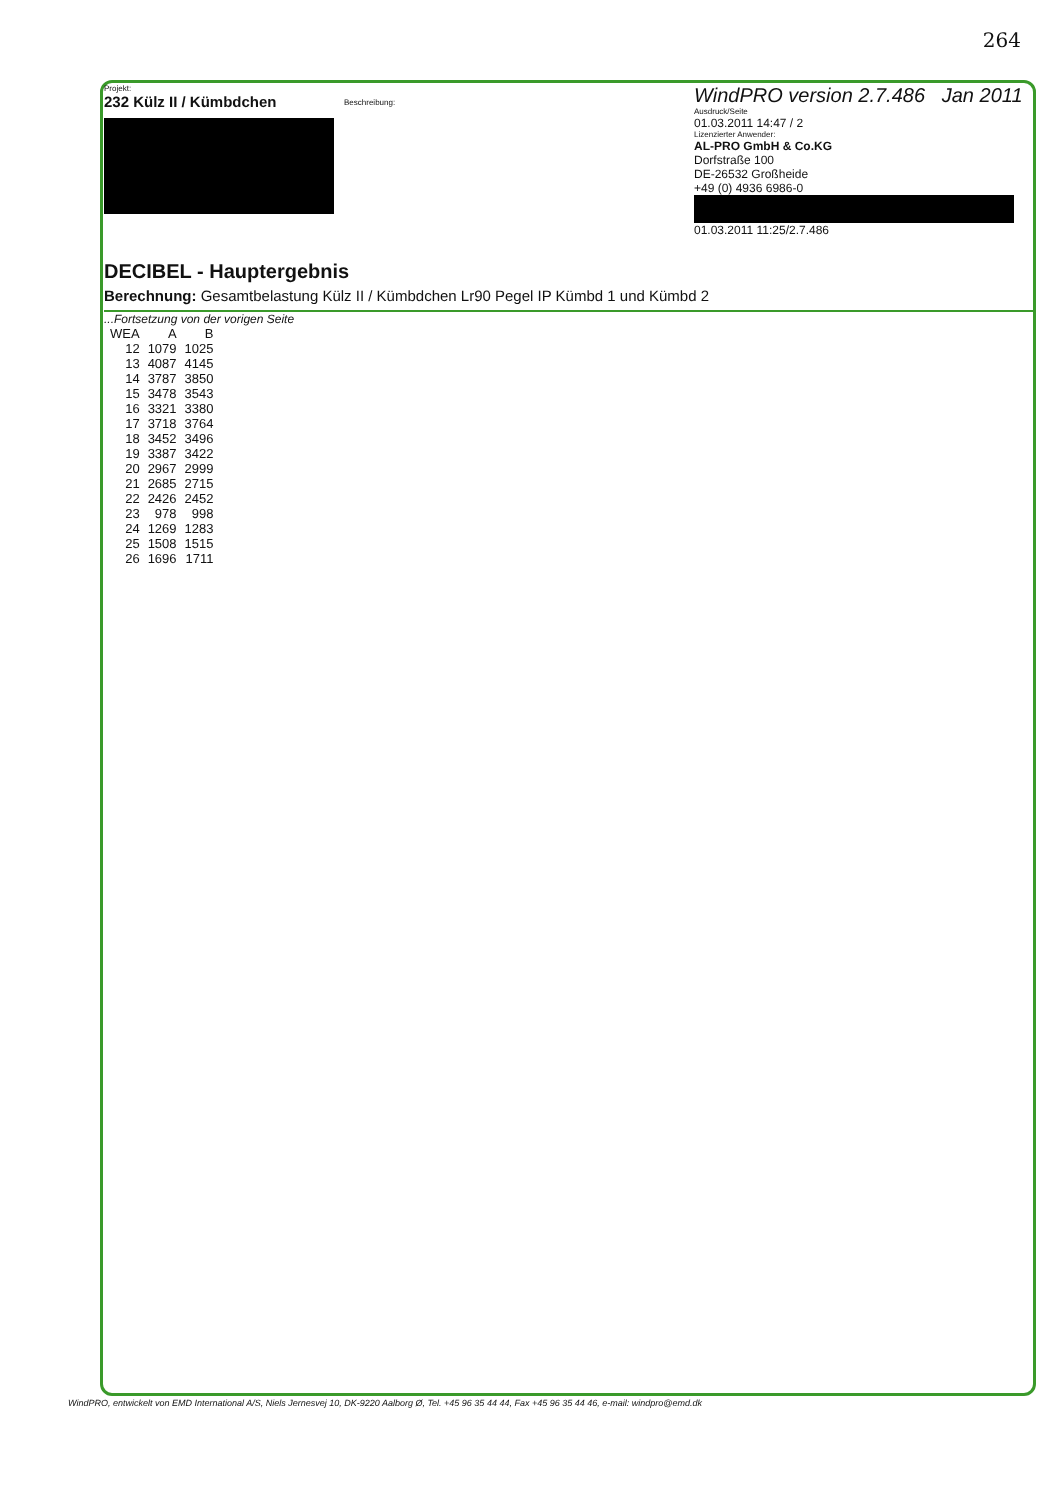264
Projekt:
232 Külz II / Kümbdchen
Beschreibung:
WindPRO version 2.7.486 Jan 2011
Ausdruck/Seite
01.03.2011 14:47 / 2
Lizenzierter Anwender:
AL-PRO GmbH & Co.KG
Dorfstraße 100
DE-26532 Großheide
+49 (0) 4936 6986-0
01.03.2011 11:25/2.7.486
DECIBEL - Hauptergebnis
Berechnung: Gesamtbelastung Külz II / Kümbdchen Lr90 Pegel IP Kümbd 1 und Kümbd 2
...Fortsetzung von der vorigen Seite
| WEA | A | B |
| --- | --- | --- |
| 12 | 1079 | 1025 |
| 13 | 4087 | 4145 |
| 14 | 3787 | 3850 |
| 15 | 3478 | 3543 |
| 16 | 3321 | 3380 |
| 17 | 3718 | 3764 |
| 18 | 3452 | 3496 |
| 19 | 3387 | 3422 |
| 20 | 2967 | 2999 |
| 21 | 2685 | 2715 |
| 22 | 2426 | 2452 |
| 23 | 978 | 998 |
| 24 | 1269 | 1283 |
| 25 | 1508 | 1515 |
| 26 | 1696 | 1711 |
WindPRO, entwickelt von EMD International A/S, Niels Jernesvej 10, DK-9220 Aalborg Ø, Tel. +45 96 35 44 44, Fax +45 96 35 44 46, e-mail: windpro@emd.dk